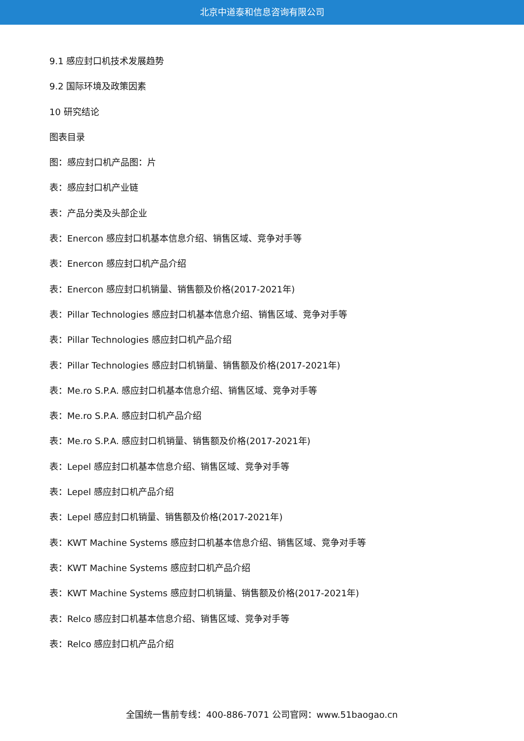北京中道泰和信息咨询有限公司
9.1 感应封口机技术发展趋势
9.2 国际环境及政策因素
10 研究结论
图表目录
图：感应封口机产品图：片
表：感应封口机产业链
表：产品分类及头部企业
表：Enercon 感应封口机基本信息介绍、销售区域、竞争对手等
表：Enercon 感应封口机产品介绍
表：Enercon 感应封口机销量、销售额及价格(2017-2021年)
表：Pillar Technologies 感应封口机基本信息介绍、销售区域、竞争对手等
表：Pillar Technologies 感应封口机产品介绍
表：Pillar Technologies 感应封口机销量、销售额及价格(2017-2021年)
表：Me.ro S.P.A. 感应封口机基本信息介绍、销售区域、竞争对手等
表：Me.ro S.P.A. 感应封口机产品介绍
表：Me.ro S.P.A. 感应封口机销量、销售额及价格(2017-2021年)
表：Lepel 感应封口机基本信息介绍、销售区域、竞争对手等
表：Lepel 感应封口机产品介绍
表：Lepel 感应封口机销量、销售额及价格(2017-2021年)
表：KWT Machine Systems 感应封口机基本信息介绍、销售区域、竞争对手等
表：KWT Machine Systems 感应封口机产品介绍
表：KWT Machine Systems 感应封口机销量、销售额及价格(2017-2021年)
表：Relco 感应封口机基本信息介绍、销售区域、竞争对手等
表：Relco 感应封口机产品介绍
全国统一售前专线：400-886-7071 公司官网：www.51baogao.cn